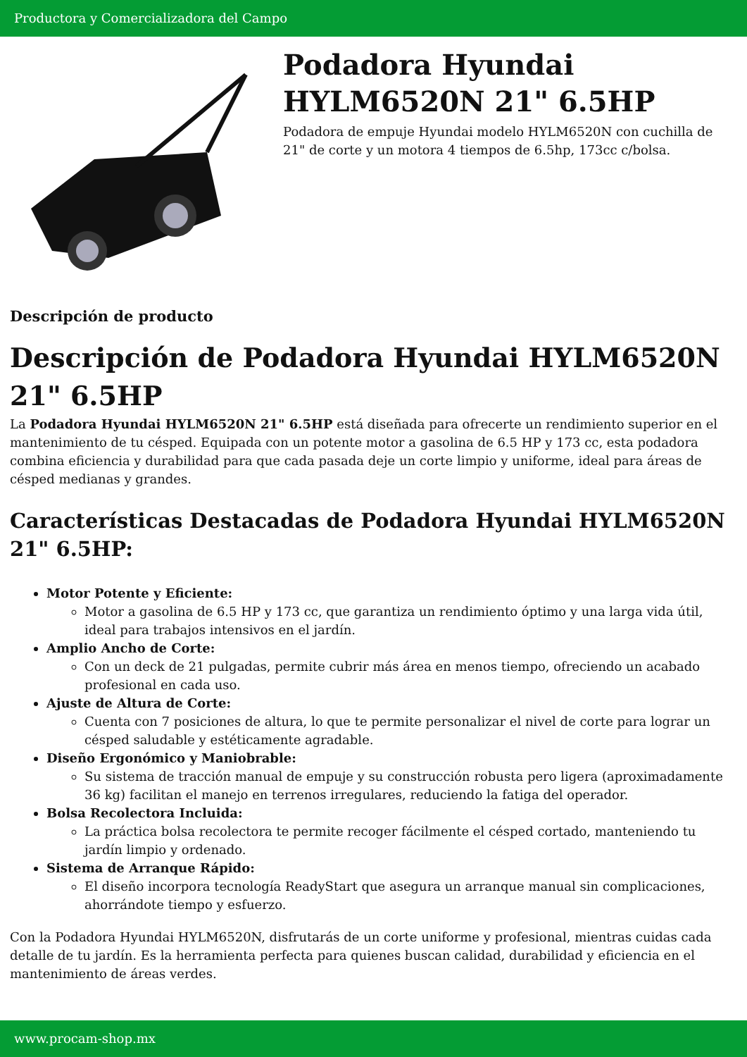Productora y Comercializadora del Campo
Podadora Hyundai HYLM6520N 21" 6.5HP
Podadora de empuje Hyundai modelo HYLM6520N con cuchilla de 21" de corte y un motora 4 tiempos de 6.5hp, 173cc c/bolsa.
Descripción de producto
Descripción de Podadora Hyundai HYLM6520N 21" 6.5HP
La Podadora Hyundai HYLM6520N 21" 6.5HP está diseñada para ofrecerte un rendimiento superior en el mantenimiento de tu césped. Equipada con un potente motor a gasolina de 6.5 HP y 173 cc, esta podadora combina eficiencia y durabilidad para que cada pasada deje un corte limpio y uniforme, ideal para áreas de césped medianas y grandes.
Características Destacadas de Podadora Hyundai HYLM6520N 21" 6.5HP:
Motor Potente y Eficiente:
Motor a gasolina de 6.5 HP y 173 cc, que garantiza un rendimiento óptimo y una larga vida útil, ideal para trabajos intensivos en el jardín.
Amplio Ancho de Corte:
Con un deck de 21 pulgadas, permite cubrir más área en menos tiempo, ofreciendo un acabado profesional en cada uso.
Ajuste de Altura de Corte:
Cuenta con 7 posiciones de altura, lo que te permite personalizar el nivel de corte para lograr un césped saludable y estéticamente agradable.
Diseño Ergonómico y Maniobrable:
Su sistema de tracción manual de empuje y su construcción robusta pero ligera (aproximadamente 36 kg) facilitan el manejo en terrenos irregulares, reduciendo la fatiga del operador.
Bolsa Recolectora Incluida:
La práctica bolsa recolectora te permite recoger fácilmente el césped cortado, manteniendo tu jardín limpio y ordenado.
Sistema de Arranque Rápido:
El diseño incorpora tecnología ReadyStart que asegura un arranque manual sin complicaciones, ahorrándote tiempo y esfuerzo.
Con la Podadora Hyundai HYLM6520N, disfrutarás de un corte uniforme y profesional, mientras cuidas cada detalle de tu jardín. Es la herramienta perfecta para quienes buscan calidad, durabilidad y eficiencia en el mantenimiento de áreas verdes.
www.procam-shop.mx